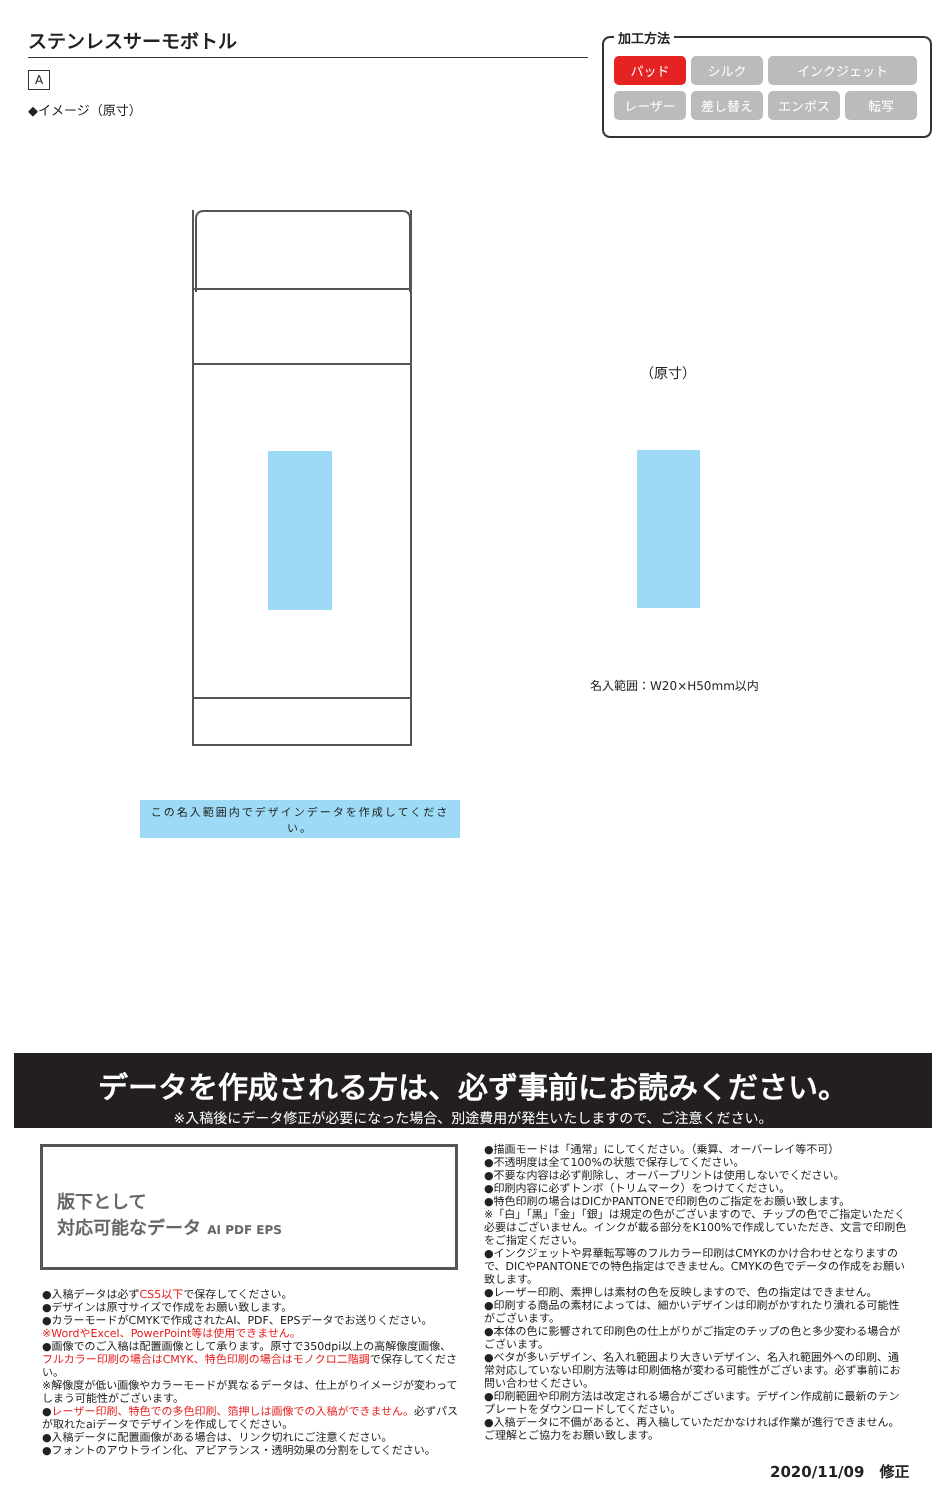ステンレスサーモボトル
A
◆イメージ（原寸）
加工方法
パッド シルク インクジェット レーザー 差し替え エンボス 転写
（原寸）
名入範囲：W20×H50mm以内
この名入範囲内でデザインデータを作成してください。
データを作成される方は、必ず事前にお読みください。
※入稿後にデータ修正が必要になった場合、別途費用が発生いたしますので、ご注意ください。
版下として
対応可能なデータ AI PDF EPS
●入稿データは必ずCS5以下で保存してください。
●デザインは原寸サイズで作成をお願い致します。
●カラーモードがCMYKで作成されたAI、PDF、EPSデータでお送りください。
※WordやExcel、PowerPoint等は使用できません。
●画像でのご入稿は配置画像として承ります。原寸で350dpi以上の高解像度画像、フルカラー印刷の場合はCMYK、特色印刷の場合はモノクロ二階調で保存してください。
※解像度が低い画像やカラーモードが異なるデータは、仕上がりイメージが変わってしまう可能性がございます。
●レーザー印刷、特色での多色印刷、箔押しは画像での入稿ができません。必ずパスが取れたaiデータでデザインを作成してください。
●入稿データに配置画像がある場合は、リンク切れにご注意ください。
●フォントのアウトライン化、アピアランス・透明効果の分割をしてください。
●描画モードは「通常」にしてください。（乗算、オーバーレイ等不可）
●不透明度は全て100%の状態で保存してください。
●不要な内容は必ず削除し、オーバープリントは使用しないでください。
●印刷内容に必ずトンボ（トリムマーク）をつけてください。
●特色印刷の場合はDICかPANTONEで印刷色のご指定をお願い致します。
※「白」「黒」「金」「銀」は規定の色がございますので、チップの色でご指定いただく必要はございません。インクが載る部分をK100%で作成していただき、文言で印刷色をご指定ください。
●インクジェットや昇華転写等のフルカラー印刷はCMYKのかけ合わせとなりますので、DICやPANTONEでの特色指定はできません。CMYKの色でデータの作成をお願い致します。
●レーザー印刷、素押しは素材の色を反映しますので、色の指定はできません。
●印刷する商品の素材によっては、細かいデザインは印刷がかすれたり潰れる可能性がございます。
●本体の色に影響されて印刷色の仕上がりがご指定のチップの色と多少変わる場合がございます。
●ベタが多いデザイン、名入れ範囲より大きいデザイン、名入れ範囲外への印刷、通常対応していない印刷方法等は印刷価格が変わる可能性がございます。必ず事前にお問い合わせください。
●印刷範囲や印刷方法は改定される場合がございます。デザイン作成前に最新のテンプレートをダウンロードしてください。
●入稿データに不備があると、再入稿していただかなければ作業が進行できません。ご理解とご協力をお願い致します。
2020/11/09　修正